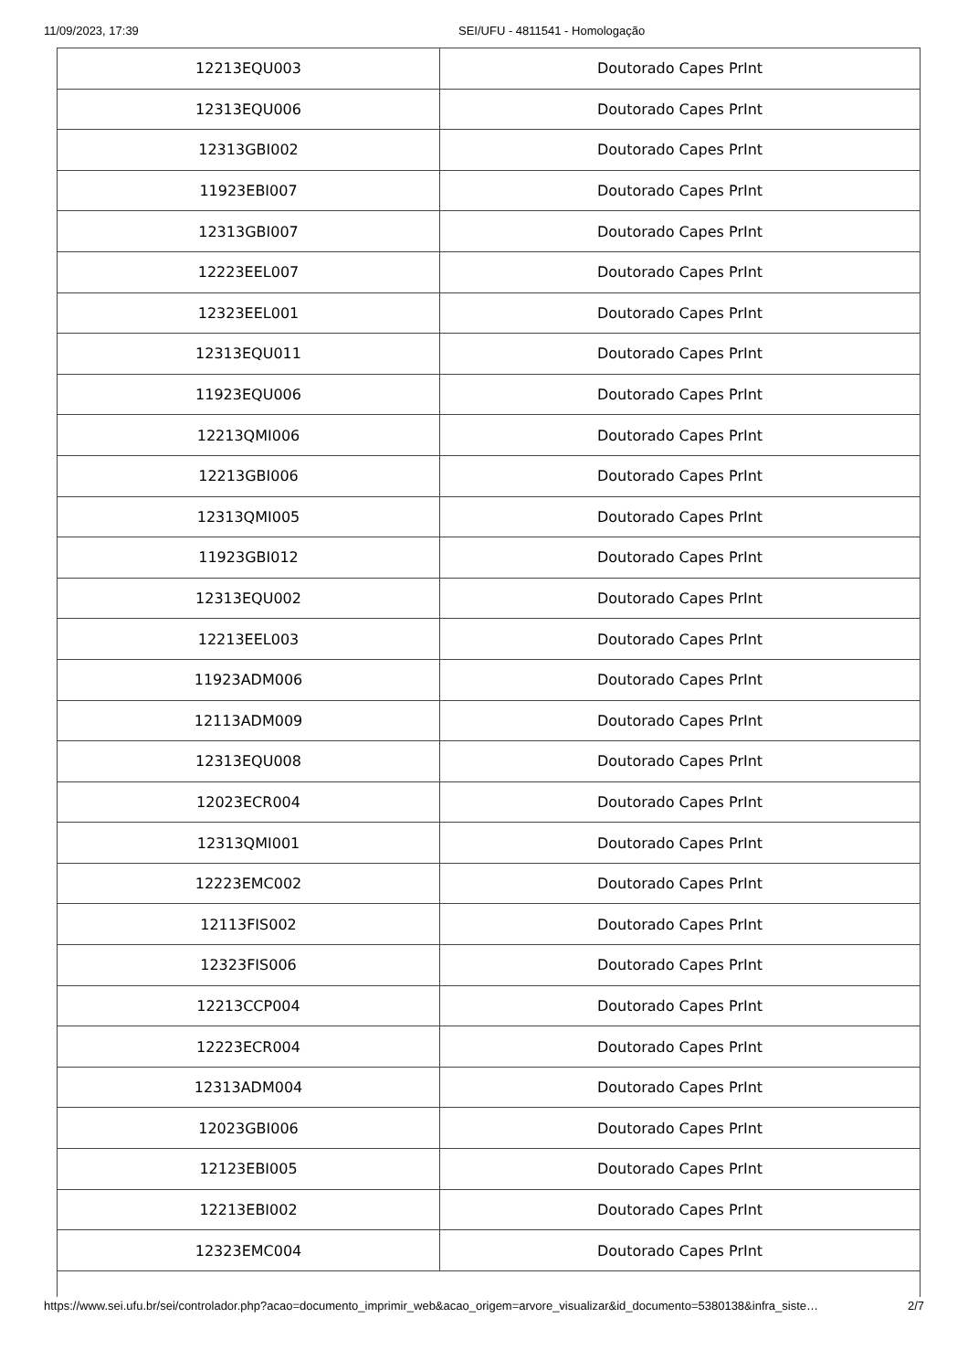11/09/2023, 17:39 SEI/UFU - 4811541 - Homologação
| 12213EQU003 | Doutorado Capes PrInt |
| 12313EQU006 | Doutorado Capes PrInt |
| 12313GBI002 | Doutorado Capes PrInt |
| 11923EBI007 | Doutorado Capes PrInt |
| 12313GBI007 | Doutorado Capes PrInt |
| 12223EEL007 | Doutorado Capes PrInt |
| 12323EEL001 | Doutorado Capes PrInt |
| 12313EQU011 | Doutorado Capes PrInt |
| 11923EQU006 | Doutorado Capes PrInt |
| 12213QMI006 | Doutorado Capes PrInt |
| 12213GBI006 | Doutorado Capes PrInt |
| 12313QMI005 | Doutorado Capes PrInt |
| 11923GBI012 | Doutorado Capes PrInt |
| 12313EQU002 | Doutorado Capes PrInt |
| 12213EEL003 | Doutorado Capes PrInt |
| 11923ADM006 | Doutorado Capes PrInt |
| 12113ADM009 | Doutorado Capes PrInt |
| 12313EQU008 | Doutorado Capes PrInt |
| 12023ECR004 | Doutorado Capes PrInt |
| 12313QMI001 | Doutorado Capes PrInt |
| 12223EMC002 | Doutorado Capes PrInt |
| 12113FIS002 | Doutorado Capes PrInt |
| 12323FIS006 | Doutorado Capes PrInt |
| 12213CCP004 | Doutorado Capes PrInt |
| 12223ECR004 | Doutorado Capes PrInt |
| 12313ADM004 | Doutorado Capes PrInt |
| 12023GBI006 | Doutorado Capes PrInt |
| 12123EBI005 | Doutorado Capes PrInt |
| 12213EBI002 | Doutorado Capes PrInt |
| 12323EMC004 | Doutorado Capes PrInt |
https://www.sei.ufu.br/sei/controlador.php?acao=documento_imprimir_web&acao_origem=arvore_visualizar&id_documento=5380138&infra_siste… 2/7